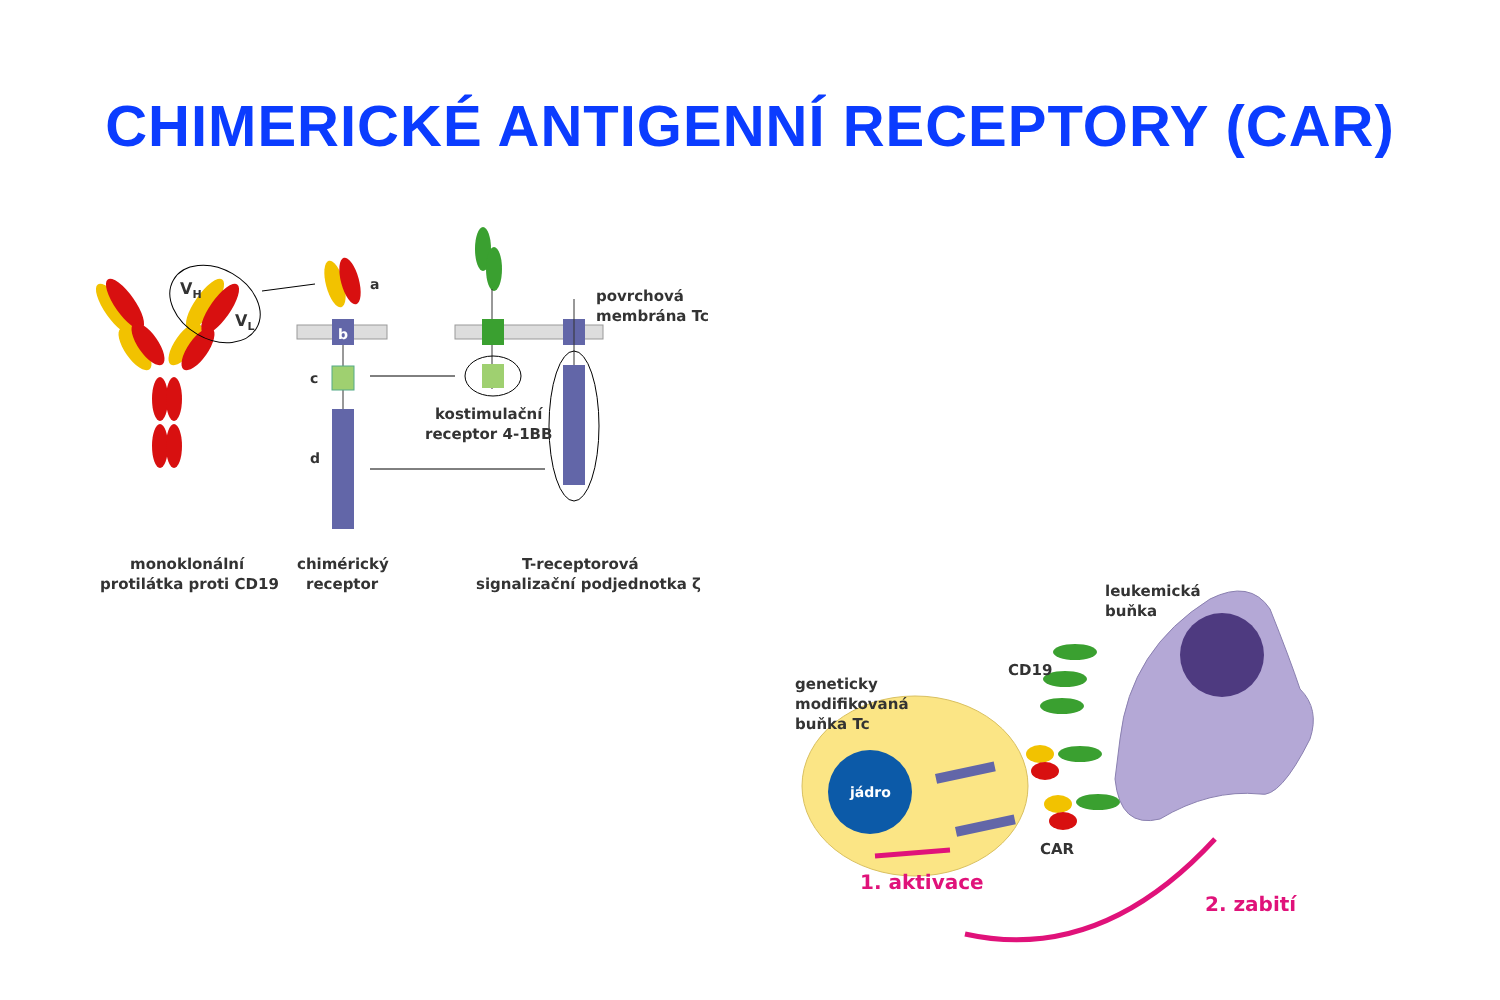CHIMERICKÉ ANTIGENNÍ RECEPTORY (CAR)
VH
VL
a
b
c
d
povrchová
membrána Tc
kostimulační
receptor 4-1BB
monoklonální
protilátka proti CD19
chimérický
receptor
T-receptorová
signalizační podjednotka ζ
jádro
leukemická
buňka
CD19
geneticky
modifikovaná
buňka Tc
CAR
1. aktivace
2. zabití